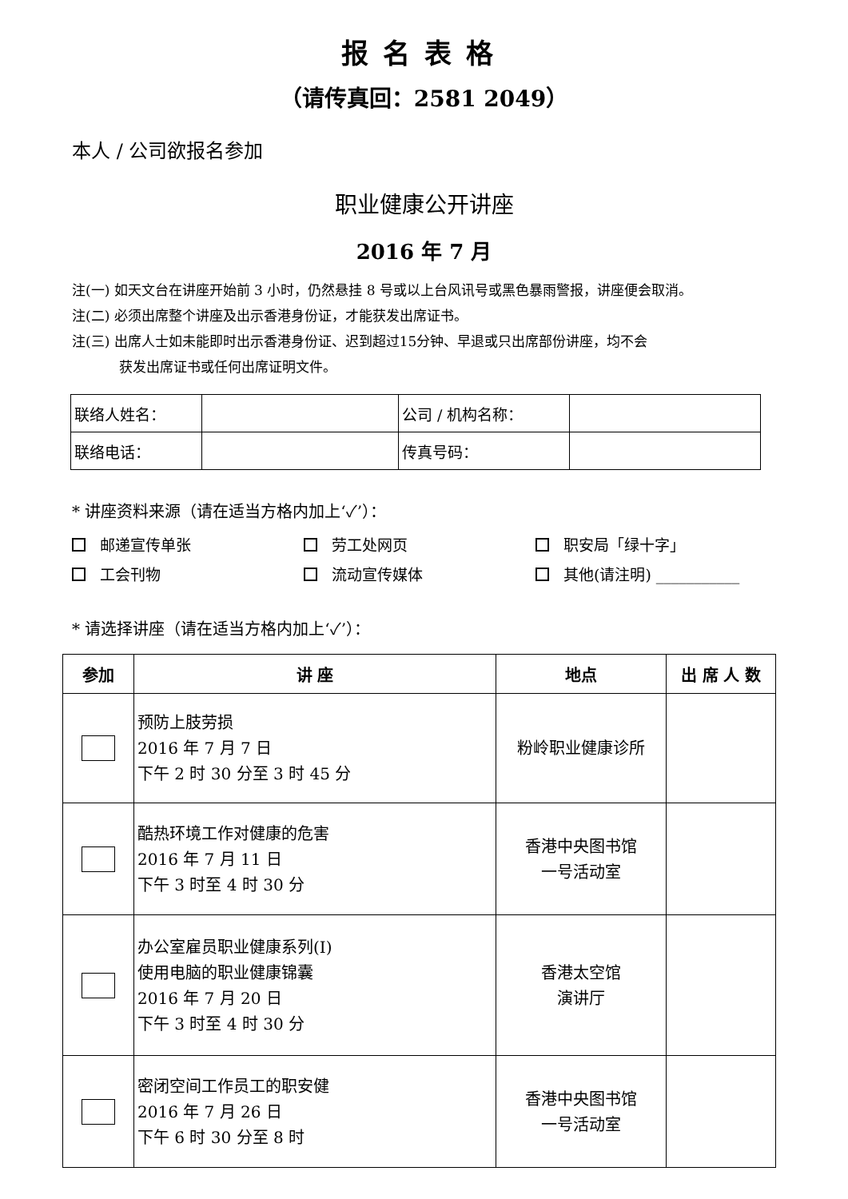报名表格
（请传真回：2581 2049）
本人 / 公司欲报名参加
职业健康公开讲座
2016 年 7 月
注(一) 如天文台在讲座开始前 3 小时，仍然悬挂 8 号或以上台风讯号或黑色暴雨警报，讲座便会取消。
注(二) 必须出席整个讲座及出示香港身份证，才能获发出席证书。
注(三) 出席人士如未能即时出示香港身份证、迟到超过15分钟、早退或只出席部份讲座，均不会
获发出席证书或任何出席证明文件。
| 联络人姓名： | | 公司 / 机构名称： | |
| 联络电话： | | 传真号码： | |
* 讲座资料来源（请在适当方格内加上‘✓’）：
邮递宣传单张
劳工处网页
职安局「绿十字」
工会刊物
流动宣传媒体
其他(请注明) ___________
* 请选择讲座（请在适当方格内加上‘✓’）：
| 参加 | 讲 座 | 地点 | 出 席 人 数 |
| --- | --- | --- | --- |
| | 预防上肢劳损 2016 年 7 月 7 日 下午 2 时 30 分至 3 时 45 分 | 粉岭职业健康诊所 | |
| | 酷热环境工作对健康的危害 2016 年 7 月 11 日 下午 3 时至 4 时 30 分 | 香港中央图书馆 一号活动室 | |
| | 办公室雇员职业健康系列(I) 使用电脑的职业健康锦囊 2016 年 7 月 20 日 下午 3 时至 4 时 30 分 | 香港太空馆 演讲厅 | |
| | 密闭空间工作员工的职安健 2016 年 7 月 26 日 下午 6 时 30 分至 8 时 | 香港中央图书馆 一号活动室 | |